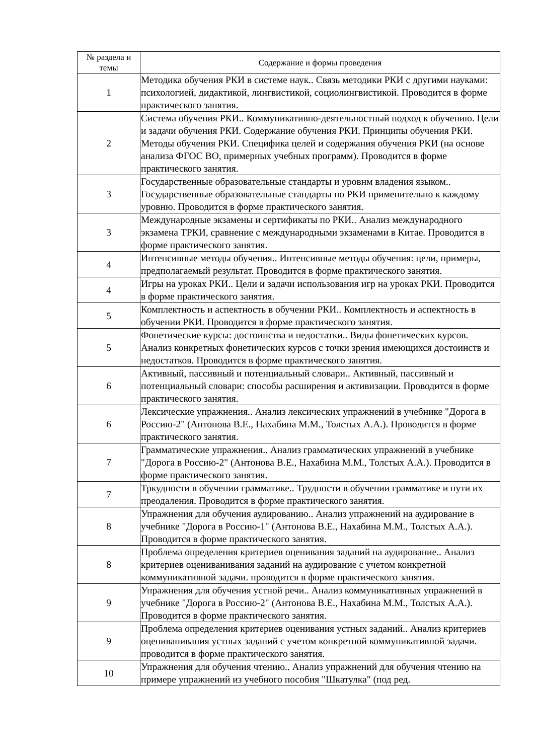| № раздела и темы | Содержание и формы проведения |
| --- | --- |
| 1 | Методика обучения РКИ в системе наук.. Связь методики РКИ с другими науками: психологией, дидактикой, лингвистикой, социолингвистикой. Проводится в форме практического занятия. |
| 2 | Система обучения РКИ.. Коммуникативно-деятельностный подход к обучению. Цели и задачи обучения РКИ. Содержание обучения РКИ. Принципы обучения РКИ. Методы обучения РКИ. Специфика целей и содержания обучения РКИ (на основе анализа ФГОС ВО, примерных учебных программ). Проводится в форме практического занятия. |
| 3 | Государственные образовательные стандарты и уровнм владения языком.. Государственные образовательные стандарты по РКИ применительно к каждому уровню. Проводится в форме практического занятия. |
| 3 | Международные экзамены и сертификаты по РКИ.. Анализ международного экзамена ТРКИ, сравнение с международными экзаменами в Китае. Проводится в форме практического занятия. |
| 4 | Интенсивные методы обучения.. Интенсивные методы обучения: цели, примеры, предполагаемый результат. Проводится в форме практического занятия. |
| 4 | Игры на уроках РКИ.. Цели и задачи использования игр на уроках РКИ. Проводится в форме практического занятия. |
| 5 | Комплектность и аспектность в обучении РКИ.. Комплектность и аспектность в обучении РКИ. Проводится в форме практического занятия. |
| 5 | Фонетические курсы: достоинства и недостатки.. Виды фонетических курсов. Анализ конкретных фонетических курсов с точки зрения имеющихся достоинств и недостатков. Проводится в форме практического занятия. |
| 6 | Активный, пассивный и потенциальный словари.. Активный, пассивный и потенциальный словари: способы расширения и активизации. Проводится в форме практического занятия. |
| 6 | Лексические упражнения.. Анализ лексических упражнений в учебнике "Дорога в Россию-2" (Антонова В.Е., Нахабина М.М., Толстых А.А.). Проводится в форме практического занятия. |
| 7 | Грамматические упражнения.. Анализ грамматических упражнений в учебнике "Дорога в Россию-2" (Антонова В.Е., Нахабина М.М., Толстых А.А.). Проводится в форме практического занятия. |
| 7 | Тркудности в обучении грамматике.. Трудности в обучении грамматике и пути их преодаления. Проводится в форме практического занятия. |
| 8 | Упражнения для обучения аудированию.. Анализ упражнений на аудирование в учебнике "Дорога в Россию-1" (Антонова В.Е., Нахабина М.М., Толстых А.А.). Проводится в форме практического занятия. |
| 8 | Проблема определения критериев оценивания заданий на аудирование.. Анализ критериев оцениванивания заданий на аудирование с учетом конкретной коммуникативной задачи. проводится в форме практического занятия. |
| 9 | Упражнения для обучения устной речи.. Анализ коммуникативных упражнений в учебнике "Дорога в Россию-2" (Антонова В.Е., Нахабина М.М., Толстых А.А.). Проводится в форме практического занятия. |
| 9 | Проблема определения критериев оценивания устных заданий.. Анализ критериев оцениванивания устных заданий с учетом конкретной коммуникативной задачи. проводится в форме практического занятия. |
| 10 | Упражнения для обучения чтению.. Анализ упражнений для обучения чтению на примере упражнений из учебного пособия "Шкатулка" (под ред. |